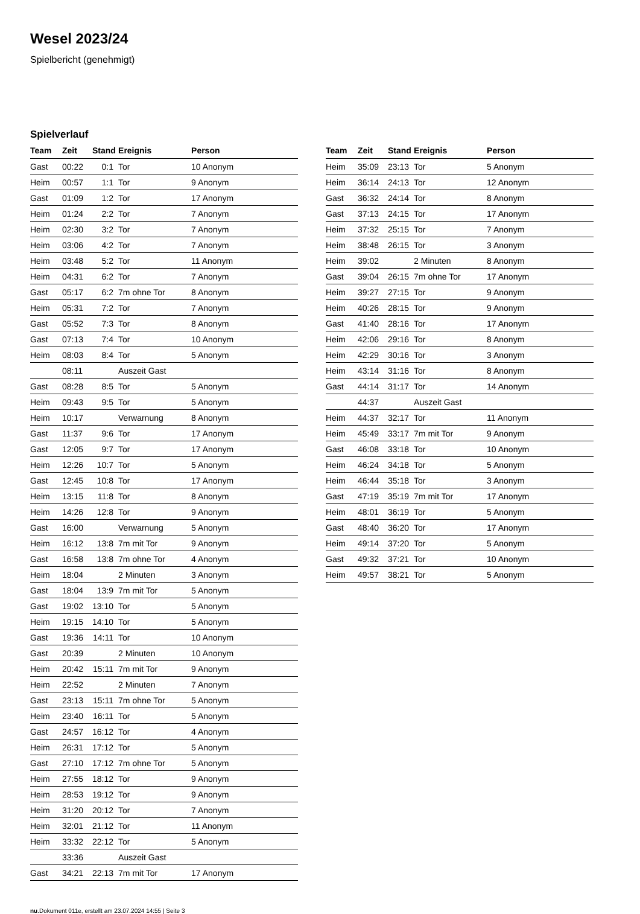Wesel 2023/24
Spielbericht (genehmigt)
Spielverlauf
| Team | Zeit | Stand | Ereignis | Person |
| --- | --- | --- | --- | --- |
| Gast | 00:22 | 0:1 | Tor | 10 Anonym |
| Heim | 00:57 | 1:1 | Tor | 9 Anonym |
| Gast | 01:09 | 1:2 | Tor | 17 Anonym |
| Heim | 01:24 | 2:2 | Tor | 7 Anonym |
| Heim | 02:30 | 3:2 | Tor | 7 Anonym |
| Heim | 03:06 | 4:2 | Tor | 7 Anonym |
| Heim | 03:48 | 5:2 | Tor | 11 Anonym |
| Heim | 04:31 | 6:2 | Tor | 7 Anonym |
| Gast | 05:17 | 6:2 | 7m ohne Tor | 8 Anonym |
| Heim | 05:31 | 7:2 | Tor | 7 Anonym |
| Gast | 05:52 | 7:3 | Tor | 8 Anonym |
| Gast | 07:13 | 7:4 | Tor | 10 Anonym |
| Heim | 08:03 | 8:4 | Tor | 5 Anonym |
| | 08:11 | | Auszeit Gast | |
| Gast | 08:28 | 8:5 | Tor | 5 Anonym |
| Heim | 09:43 | 9:5 | Tor | 5 Anonym |
| Heim | 10:17 | | Verwarnung | 8 Anonym |
| Gast | 11:37 | 9:6 | Tor | 17 Anonym |
| Gast | 12:05 | 9:7 | Tor | 17 Anonym |
| Heim | 12:26 | 10:7 | Tor | 5 Anonym |
| Gast | 12:45 | 10:8 | Tor | 17 Anonym |
| Heim | 13:15 | 11:8 | Tor | 8 Anonym |
| Heim | 14:26 | 12:8 | Tor | 9 Anonym |
| Gast | 16:00 | | Verwarnung | 5 Anonym |
| Heim | 16:12 | 13:8 | 7m mit Tor | 9 Anonym |
| Gast | 16:58 | 13:8 | 7m ohne Tor | 4 Anonym |
| Heim | 18:04 | | 2 Minuten | 3 Anonym |
| Gast | 18:04 | 13:9 | 7m mit Tor | 5 Anonym |
| Gast | 19:02 | 13:10 | Tor | 5 Anonym |
| Heim | 19:15 | 14:10 | Tor | 5 Anonym |
| Gast | 19:36 | 14:11 | Tor | 10 Anonym |
| Gast | 20:39 | | 2 Minuten | 10 Anonym |
| Heim | 20:42 | 15:11 | 7m mit Tor | 9 Anonym |
| Heim | 22:52 | | 2 Minuten | 7 Anonym |
| Gast | 23:13 | 15:11 | 7m ohne Tor | 5 Anonym |
| Heim | 23:40 | 16:11 | Tor | 5 Anonym |
| Gast | 24:57 | 16:12 | Tor | 4 Anonym |
| Heim | 26:31 | 17:12 | Tor | 5 Anonym |
| Gast | 27:10 | 17:12 | 7m ohne Tor | 5 Anonym |
| Heim | 27:55 | 18:12 | Tor | 9 Anonym |
| Heim | 28:53 | 19:12 | Tor | 9 Anonym |
| Heim | 31:20 | 20:12 | Tor | 7 Anonym |
| Heim | 32:01 | 21:12 | Tor | 11 Anonym |
| Heim | 33:32 | 22:12 | Tor | 5 Anonym |
| | 33:36 | | Auszeit Gast | |
| Gast | 34:21 | 22:13 | 7m mit Tor | 17 Anonym |
| Team | Zeit | Stand | Ereignis | Person |
| --- | --- | --- | --- | --- |
| Heim | 35:09 | 23:13 | Tor | 5 Anonym |
| Heim | 36:14 | 24:13 | Tor | 12 Anonym |
| Gast | 36:32 | 24:14 | Tor | 8 Anonym |
| Gast | 37:13 | 24:15 | Tor | 17 Anonym |
| Heim | 37:32 | 25:15 | Tor | 7 Anonym |
| Heim | 38:48 | 26:15 | Tor | 3 Anonym |
| Heim | 39:02 | | 2 Minuten | 8 Anonym |
| Gast | 39:04 | 26:15 | 7m ohne Tor | 17 Anonym |
| Heim | 39:27 | 27:15 | Tor | 9 Anonym |
| Heim | 40:26 | 28:15 | Tor | 9 Anonym |
| Gast | 41:40 | 28:16 | Tor | 17 Anonym |
| Heim | 42:06 | 29:16 | Tor | 8 Anonym |
| Heim | 42:29 | 30:16 | Tor | 3 Anonym |
| Heim | 43:14 | 31:16 | Tor | 8 Anonym |
| Gast | 44:14 | 31:17 | Tor | 14 Anonym |
| | 44:37 | | Auszeit Gast | |
| Heim | 44:37 | 32:17 | Tor | 11 Anonym |
| Heim | 45:49 | 33:17 | 7m mit Tor | 9 Anonym |
| Gast | 46:08 | 33:18 | Tor | 10 Anonym |
| Heim | 46:24 | 34:18 | Tor | 5 Anonym |
| Heim | 46:44 | 35:18 | Tor | 3 Anonym |
| Gast | 47:19 | 35:19 | 7m mit Tor | 17 Anonym |
| Heim | 48:01 | 36:19 | Tor | 5 Anonym |
| Gast | 48:40 | 36:20 | Tor | 17 Anonym |
| Heim | 49:14 | 37:20 | Tor | 5 Anonym |
| Gast | 49:32 | 37:21 | Tor | 10 Anonym |
| Heim | 49:57 | 38:21 | Tor | 5 Anonym |
nu.Dokument 011e, erstellt am 23.07.2024 14:55 | Seite 3